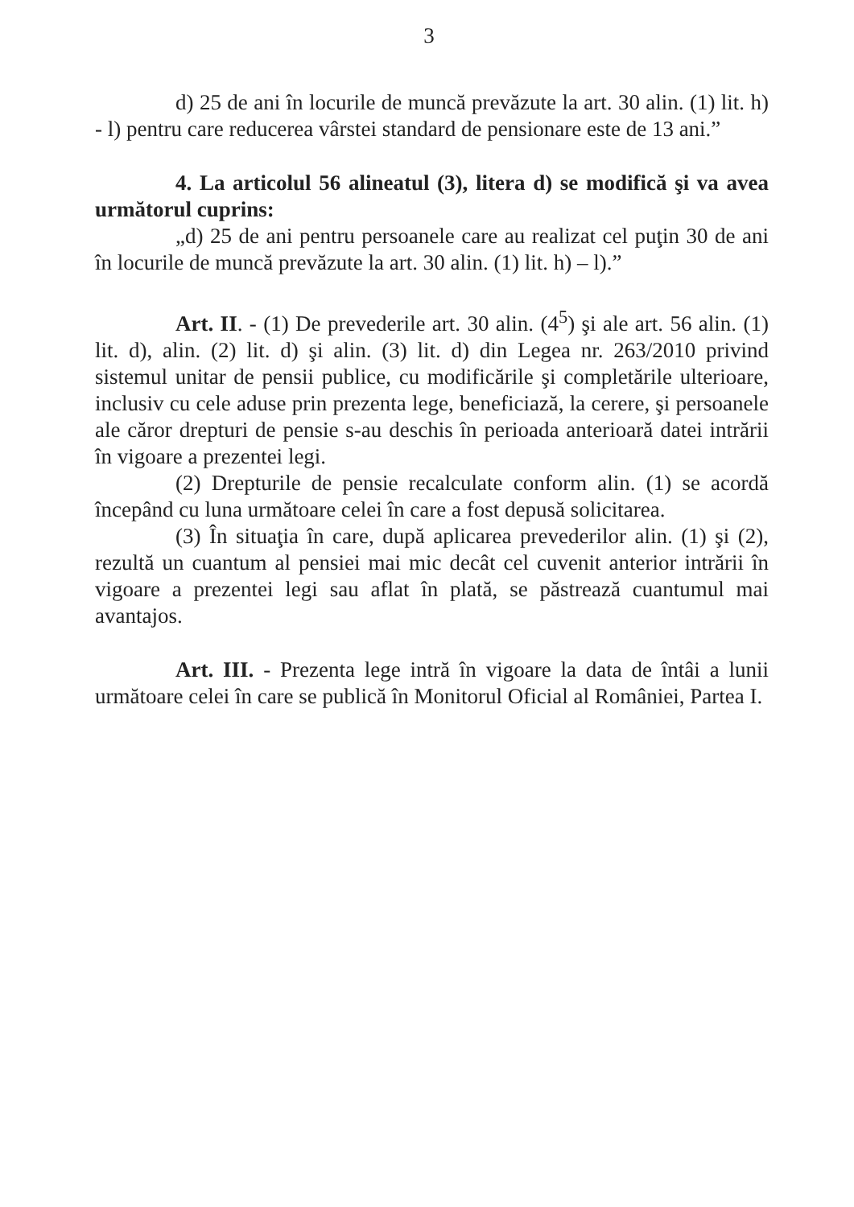3
d) 25 de ani în locurile de muncă prevăzute la art. 30 alin. (1) lit. h) - l) pentru care reducerea vârstei standard de pensionare este de 13 ani.”
4. La articolul 56 alineatul (3), litera d) se modifică şi va avea următorul cuprins:
„d) 25 de ani pentru persoanele care au realizat cel puţin 30 de ani în locurile de muncă prevăzute la art. 30 alin. (1) lit. h) – l).”
Art. II. - (1) De prevederile art. 30 alin. (4<sup>5</sup>) şi ale art. 56 alin. (1) lit. d), alin. (2) lit. d) şi alin. (3) lit. d) din Legea nr. 263/2010 privind sistemul unitar de pensii publice, cu modificările şi completările ulterioare, inclusiv cu cele aduse prin prezenta lege, beneficiază, la cerere, şi persoanele ale căror drepturi de pensie s-au deschis în perioada anterioară datei intrării în vigoare a prezentei legi.
(2) Drepturile de pensie recalculate conform alin. (1) se acordă începând cu luna următoare celei în care a fost depusă solicitarea.
(3) În situaţia în care, după aplicarea prevederilor alin. (1) şi (2), rezultă un cuantum al pensiei mai mic decât cel cuvenit anterior intrării în vigoare a prezentei legi sau aflat în plată, se păstrează cuantumul mai avantajos.
Art. III. - Prezenta lege intră în vigoare la data de întâi a lunii următoare celei în care se publică în Monitorul Oficial al României, Partea I.